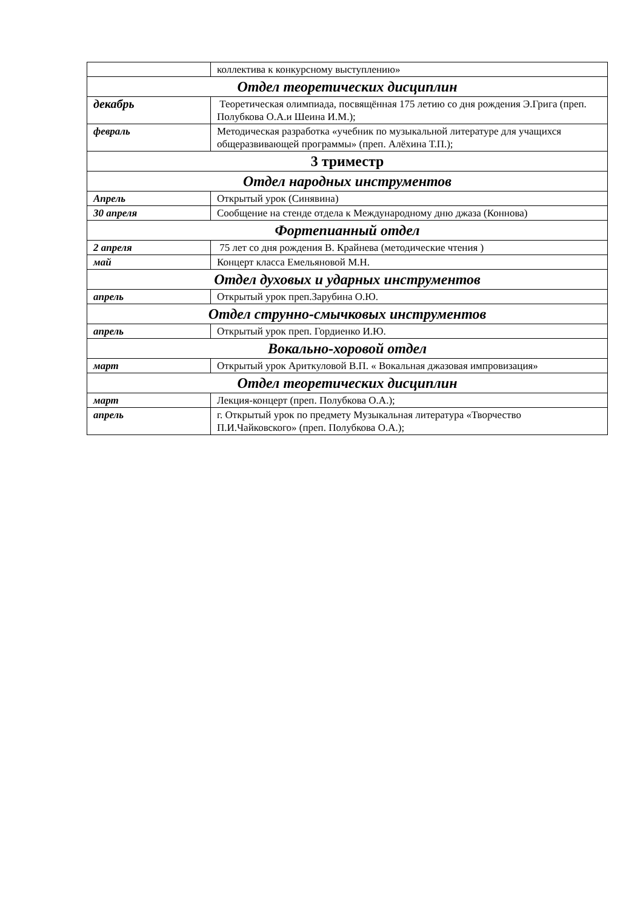| | коллектива к конкурсному выступлению» |
| Отдел теоретических дисциплин | |
| декабрь | Теоретическая олимпиада, посвящённая 175 летию со дня рождения Э.Грига (преп. Полубкова О.А.и Шеина И.М.); |
| февраль | Методическая разработка «учебник по музыкальной литературе для учащихся общеразвивающей программы» (преп. Алёхина Т.П.); |
| 3 триместр | |
| Отдел народных инструментов | |
| Апрель | Открытый урок (Синявина) |
| 30 апреля | Сообщение на стенде отдела к Международному дню джаза (Коннова) |
| Фортепианный отдел | |
| 2 апреля | 75 лет со дня рождения В. Крайнева (методические чтения ) |
| май | Концерт класса Емельяновой М.Н. |
| Отдел духовых и ударных инструментов | |
| апрель | Открытый урок преп.Зарубина О.Ю. |
| Отдел струнно-смычковых инструментов | |
| апрель | Открытый урок преп. Гордиенко И.Ю. |
| Вокально-хоровой отдел | |
| март | Открытый урок Ариткуловой В.П. « Вокальная джазовая импровизация» |
| Отдел теоретических дисциплин | |
| март | Лекция-концерт (преп. Полубкова О.А.); |
| апрель | г. Открытый урок по предмету Музыкальная литература «Творчество П.И.Чайковского» (преп. Полубкова О.А.); |